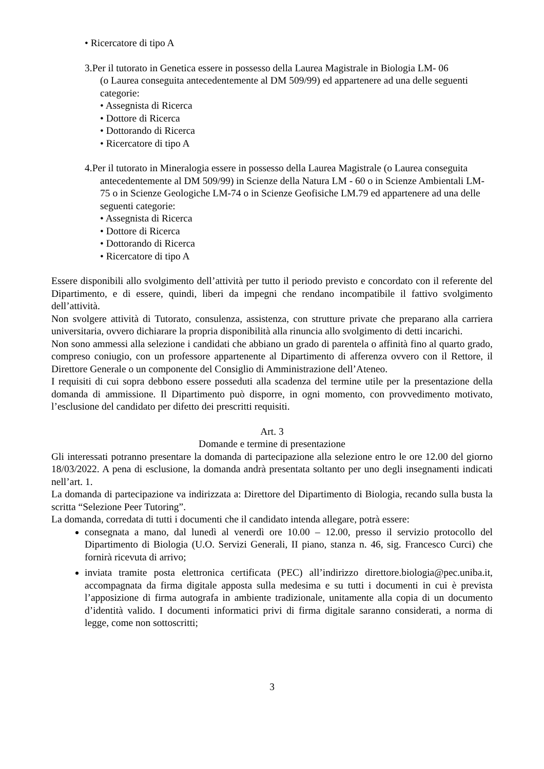• Ricercatore di tipo A
3.Per il tutorato in Genetica essere in possesso della Laurea Magistrale in Biologia LM- 06
(o Laurea conseguita antecedentemente al DM 509/99) ed appartenere ad una delle seguenti categorie:
• Assegnista di Ricerca
• Dottore di Ricerca
• Dottorando di Ricerca
• Ricercatore di tipo A
4.Per il tutorato in Mineralogia essere in possesso della Laurea Magistrale (o Laurea conseguita antecedentemente al DM 509/99) in Scienze della Natura LM - 60 o in Scienze Ambientali LM-75 o in Scienze Geologiche LM-74 o in Scienze Geofisiche LM.79 ed appartenere ad una delle seguenti categorie:
• Assegnista di Ricerca
• Dottore di Ricerca
• Dottorando di Ricerca
• Ricercatore di tipo A
Essere disponibili allo svolgimento dell’attività per tutto il periodo previsto e concordato con il referente del Dipartimento, e di essere, quindi, liberi da impegni che rendano incompatibile il fattivo svolgimento dell’attività.
Non svolgere attività di Tutorato, consulenza, assistenza, con strutture private che preparano alla carriera universitaria, ovvero dichiarare la propria disponibilità alla rinuncia allo svolgimento di detti incarichi.
Non sono ammessi alla selezione i candidati che abbiano un grado di parentela o affinità fino al quarto grado, compreso coniugio, con un professore appartenente al Dipartimento di afferenza ovvero con il Rettore, il Direttore Generale o un componente del Consiglio di Amministrazione dell’Ateneo.
I requisiti di cui sopra debbono essere posseduti alla scadenza del termine utile per la presentazione della domanda di ammissione. Il Dipartimento può disporre, in ogni momento, con provvedimento motivato, l’esclusione del candidato per difetto dei prescritti requisiti.
Art. 3
Domande e termine di presentazione
Gli interessati potranno presentare la domanda di partecipazione alla selezione entro le ore 12.00 del giorno 18/03/2022. A pena di esclusione, la domanda andrà presentata soltanto per uno degli insegnamenti indicati nell’art. 1.
La domanda di partecipazione va indirizzata a: Direttore del Dipartimento di Biologia, recando sulla busta la scritta “Selezione Peer Tutoring”.
La domanda, corredata di tutti i documenti che il candidato intenda allegare, potrà essere:
consegnata a mano, dal lunedì al venerdì ore 10.00 – 12.00, presso il servizio protocollo del Dipartimento di Biologia (U.O. Servizi Generali, II piano, stanza n. 46, sig. Francesco Curci) che fornirà ricevuta di arrivo;
inviata tramite posta elettronica certificata (PEC) all’indirizzo direttore.biologia@pec.uniba.it, accompagnata da firma digitale apposta sulla medesima e su tutti i documenti in cui è prevista l’apposizione di firma autografa in ambiente tradizionale, unitamente alla copia di un documento d’identità valido. I documenti informatici privi di firma digitale saranno considerati, a norma di legge, come non sottoscritti;
3